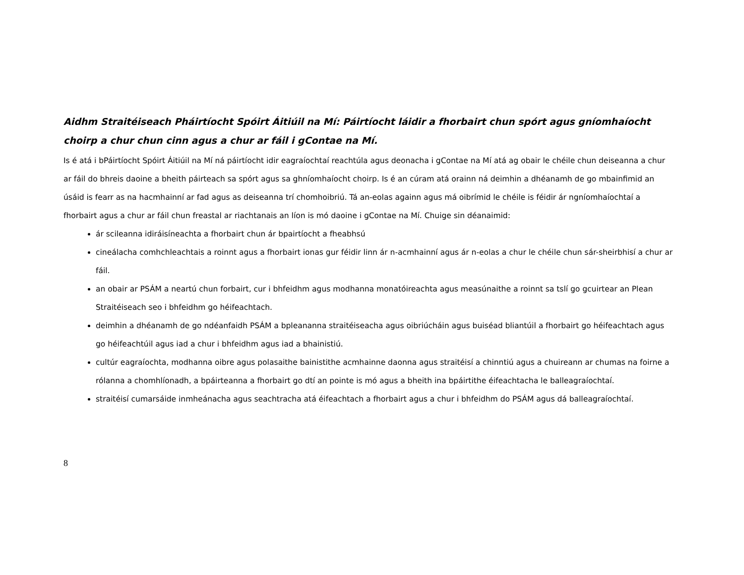Aidhm Straitéiseach Pháirtíocht Spóirt Áitiúil na Mí: Páirtíocht láidir a fhorbairt chun spórt agus gníomhaíocht choirp a chur chun cinn agus a chur ar fáil i gContae na Mí.
Is é atá i bPáirtíocht Spóirt Áitiúil na Mí ná páirtíocht idir eagraíochtaí reachtúla agus deonacha i gContae na Mí atá ag obair le chéile chun deiseanna a chur ar fáil do bhreis daoine a bheith páirteach sa spórt agus sa ghníomhaíocht choirp. Is é an cúram atá orainn ná deimhin a dhéanamh de go mbainfimid an úsáid is fearr as na hacmhainní ar fad agus as deiseanna trí chomhoibriú. Tá an-eolas againn agus má oibrímid le chéile is féidir ár ngníomhaíochtaí a fhorbairt agus a chur ar fáil chun freastal ar riachtanais an líon is mó daoine i gContae na Mí. Chuige sin déanaimid:
ár scileanna idiráisíneachta a fhorbairt chun ár bpairtíocht a fheabhsú
cineálacha comhchleachtais a roinnt agus a fhorbairt ionas gur féidir linn ár n-acmhainní agus ár n-eolas a chur le chéile chun sár-sheirbhisí a chur ar fáil.
an obair ar PSÁM a neartú chun forbairt, cur i bhfeidhm agus modhanna monatóireachta agus measúnaithe a roinnt sa tslí go gcuirtear an Plean Straitéiseach seo i bhfeidhm go héifeachtach.
deimhin a dhéanamh de go ndéanfaidh PSÁM a bpleananna straitéiseacha agus oibriúcháin agus buiséad bliantúil a fhorbairt go héifeachtach agus go héifeachtúil agus iad a chur i bhfeidhm agus iad a bhainistiú.
cultúr eagraíochta, modhanna oibre agus polasaithe bainistithe acmhainne daonna agus straitéisí a chinntiú agus a chuireann ar chumas na foirne a rólanna a chomhlíonadh, a bpáirteanna a fhorbairt go dtí an pointe is mó agus a bheith ina bpáirtithe éifeachtacha le balleagraíochtaí.
straitéisí cumarsáide inmheánacha agus seachtracha atá éifeachtach a fhorbairt agus a chur i bhfeidhm do PSÁM agus dá balleagraíochtaí.
8